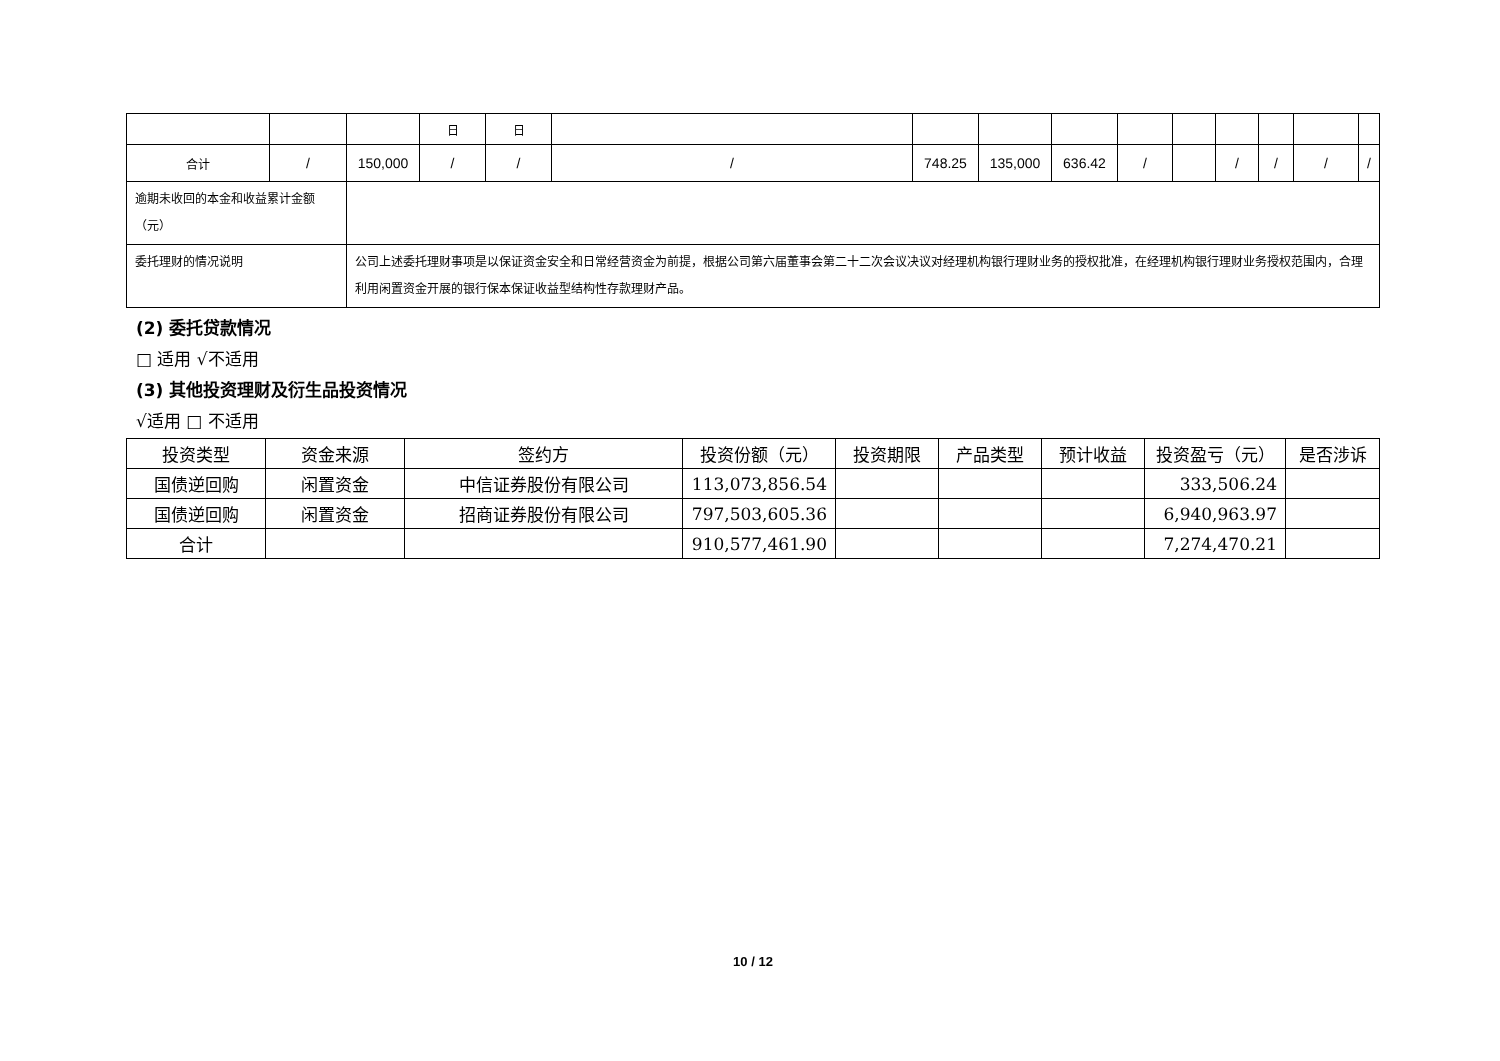| | | | 日 | 日 | | | | | | | | | | |
| 合计 | / | 150,000 | / | / | / | 748.25 | 135,000 | 636.42 | / | | / | / | / | / |
| 逾期未收回的本金和收益累计金额（元） | | | | | | | | | | | | | | |
| 委托理财的情况说明 | | 公司上述委托理财事项是以保证资金安全和日常经营资金为前提，根据公司第六届董事会第二十二次会议决议对经理机构银行理财业务的授权批准，在经理机构银行理财业务授权范围内，合理利用闲置资金开展的银行保本保证收益型结构性存款理财产品。 | | | | | | | | | | | | |
(2) 委托贷款情况
□ 适用 √不适用
(3) 其他投资理财及衍生品投资情况
√适用 □ 不适用
| 投资类型 | 资金来源 | 签约方 | 投资份额（元） | 投资期限 | 产品类型 | 预计收益 | 投资盈亏（元） | 是否涉诉 |
| --- | --- | --- | --- | --- | --- | --- | --- | --- |
| 国债逆回购 | 闲置资金 | 中信证券股份有限公司 | 113,073,856.54 | | | | 333,506.24 | |
| 国债逆回购 | 闲置资金 | 招商证券股份有限公司 | 797,503,605.36 | | | | 6,940,963.97 | |
| 合计 | | | 910,577,461.90 | | | | 7,274,470.21 | |
10 / 12